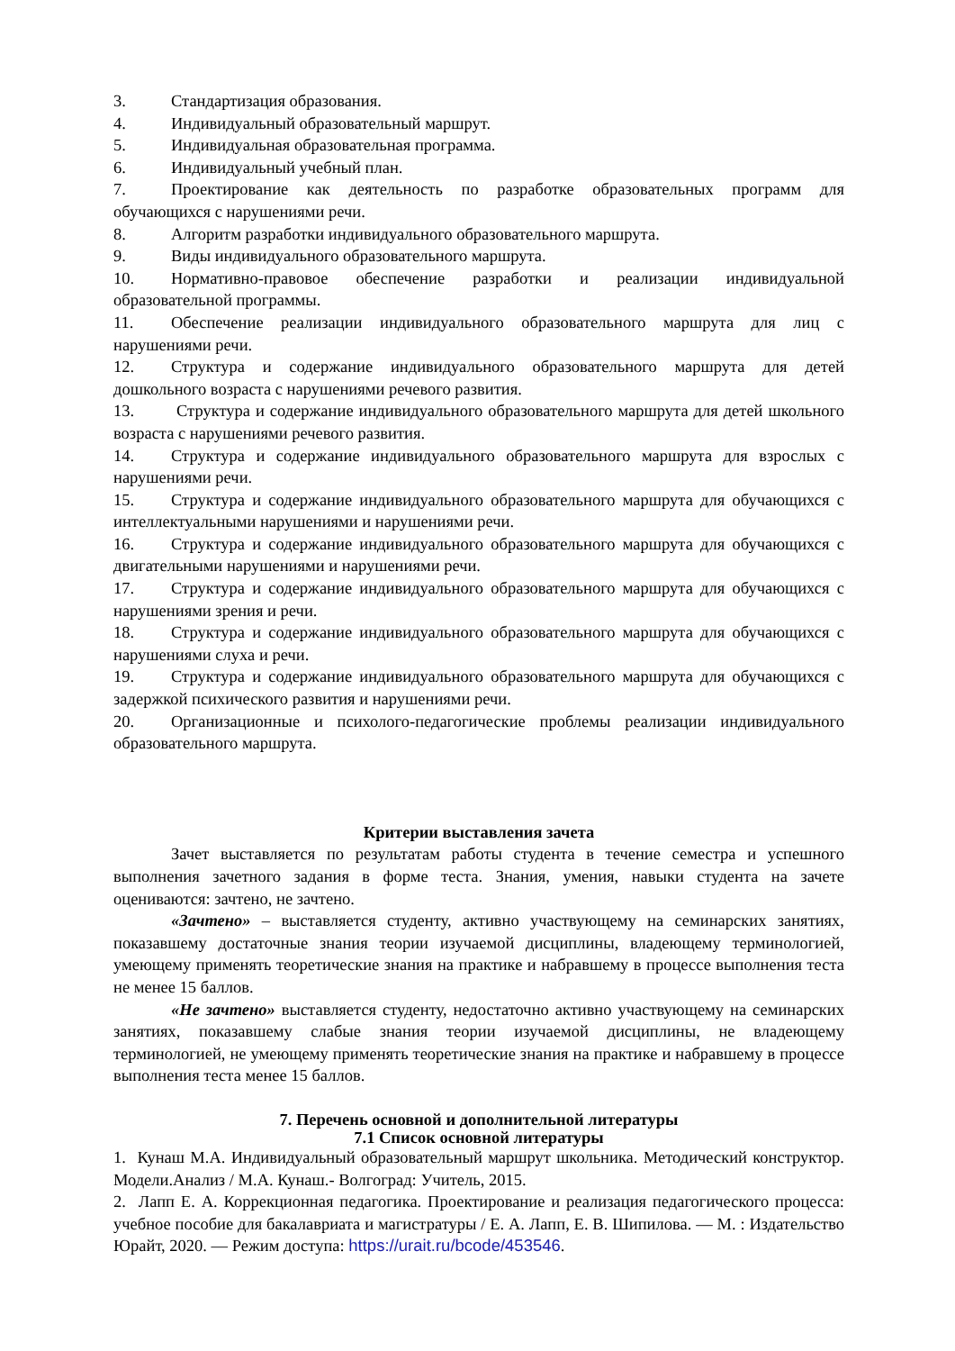3. Стандартизация образования.
4. Индивидуальный образовательный маршрут.
5. Индивидуальная образовательная программа.
6. Индивидуальный учебный план.
7. Проектирование как деятельность по разработке образовательных программ для обучающихся с нарушениями речи.
8. Алгоритм разработки индивидуального образовательного маршрута.
9. Виды индивидуального образовательного маршрута.
10. Нормативно-правовое обеспечение разработки и реализации индивидуальной образовательной программы.
11. Обеспечение реализации индивидуального образовательного маршрута для лиц с нарушениями речи.
12. Структура и содержание индивидуального образовательного маршрута для детей дошкольного возраста с нарушениями речевого развития.
13. Структура и содержание индивидуального образовательного маршрута для детей школьного возраста с нарушениями речевого развития.
14. Структура и содержание индивидуального образовательного маршрута для взрослых с нарушениями речи.
15. Структура и содержание индивидуального образовательного маршрута для обучающихся с интеллектуальными нарушениями и нарушениями речи.
16. Структура и содержание индивидуального образовательного маршрута для обучающихся с двигательными нарушениями и нарушениями речи.
17. Структура и содержание индивидуального образовательного маршрута для обучающихся с нарушениями зрения и речи.
18. Структура и содержание индивидуального образовательного маршрута для обучающихся с нарушениями слуха и речи.
19. Структура и содержание индивидуального образовательного маршрута для обучающихся с задержкой психического развития и нарушениями речи.
20. Организационные и психолого-педагогические проблемы реализации индивидуального образовательного маршрута.
Критерии выставления зачета
Зачет выставляется по результатам работы студента в течение семестра и успешного выполнения зачетного задания в форме теста. Знания, умения, навыки студента на зачете оцениваются: зачтено, не зачтено.
«Зачтено» – выставляется студенту, активно участвующему на семинарских занятиях, показавшему достаточные знания теории изучаемой дисциплины, владеющему терминологией, умеющему применять теоретические знания на практике и набравшему в процессе выполнения теста не менее 15 баллов.
«Не зачтено» выставляется студенту, недостаточно активно участвующему на семинарских занятиях, показавшему слабые знания теории изучаемой дисциплины, не владеющему терминологией, не умеющему применять теоретические знания на практике и набравшему в процессе выполнения теста менее 15 баллов.
7. Перечень основной и дополнительной литературы
7.1 Список основной литературы
1. Кунаш М.А. Индивидуальный образовательный маршрут школьника. Методический конструктор. Модели.Анализ / М.А. Кунаш.- Волгоград: Учитель, 2015.
2. Лапп Е. А. Коррекционная педагогика. Проектирование и реализация педагогического процесса: учебное пособие для бакалавриата и магистратуры / Е. А. Лапп, Е. В. Шипилова. — М. : Издательство Юрайт, 2020. — Режим доступа: https://urait.ru/bcode/453546.